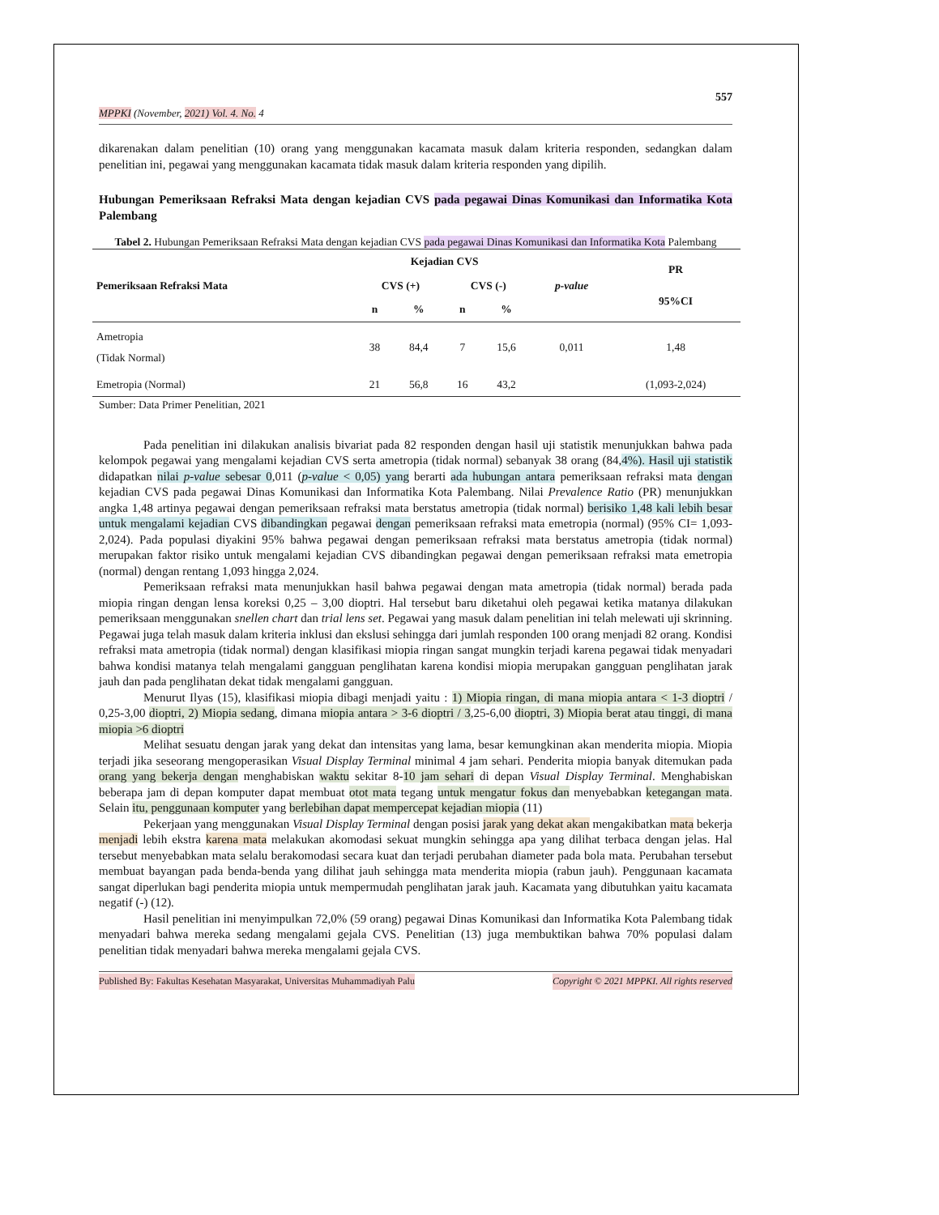557
MPPKI (November, 2021) Vol. 4. No. 4
dikarenakan dalam penelitian (10) orang yang menggunakan kacamata masuk dalam kriteria responden, sedangkan dalam penelitian ini, pegawai yang menggunakan kacamata tidak masuk dalam kriteria responden yang dipilih.
Hubungan Pemeriksaan Refraksi Mata dengan kejadian CVS pada pegawai Dinas Komunikasi dan Informatika Kota Palembang
Tabel 2. Hubungan Pemeriksaan Refraksi Mata dengan kejadian CVS pada pegawai Dinas Komunikasi dan Informatika Kota Palembang
| Pemeriksaan Refraksi Mata | Kejadian CVS | | | | p-value | PR 95%CI |
| --- | --- | --- | --- | --- | --- | --- |
| | CVS (+) | | CVS (-) | | | |
| | n | % | n | % | | |
| Ametropia (Tidak Normal) | 38 | 84,4 | 7 | 15,6 | 0,011 | 1,48 |
| Emetropia (Normal) | 21 | 56,8 | 16 | 43,2 | | (1,093-2,024) |
Sumber: Data Primer Penelitian, 2021
Pada penelitian ini dilakukan analisis bivariat pada 82 responden dengan hasil uji statistik menunjukkan bahwa pada kelompok pegawai yang mengalami kejadian CVS serta ametropia (tidak normal) sebanyak 38 orang (84,4%). Hasil uji statistik didapatkan nilai p-value sebesar 0,011 (p-value < 0,05) yang berarti ada hubungan antara pemeriksaan refraksi mata dengan kejadian CVS pada pegawai Dinas Komunikasi dan Informatika Kota Palembang. Nilai Prevalence Ratio (PR) menunjukkan angka 1,48 artinya pegawai dengan pemeriksaan refraksi mata berstatus ametropia (tidak normal) berisiko 1,48 kali lebih besar untuk mengalami kejadian CVS dibandingkan pegawai dengan pemeriksaan refraksi mata emetropia (normal) (95% CI= 1,093-2,024). Pada populasi diyakini 95% bahwa pegawai dengan pemeriksaan refraksi mata berstatus ametropia (tidak normal) merupakan faktor risiko untuk mengalami kejadian CVS dibandingkan pegawai dengan pemeriksaan refraksi mata emetropia (normal) dengan rentang 1,093 hingga 2,024.
Pemeriksaan refraksi mata menunjukkan hasil bahwa pegawai dengan mata ametropia (tidak normal) berada pada miopia ringan dengan lensa koreksi 0,25 – 3,00 dioptri. Hal tersebut baru diketahui oleh pegawai ketika matanya dilakukan pemeriksaan menggunakan snellen chart dan trial lens set. Pegawai yang masuk dalam penelitian ini telah melewati uji skrinning. Pegawai juga telah masuk dalam kriteria inklusi dan ekslusi sehingga dari jumlah responden 100 orang menjadi 82 orang. Kondisi refraksi mata ametropia (tidak normal) dengan klasifikasi miopia ringan sangat mungkin terjadi karena pegawai tidak menyadari bahwa kondisi matanya telah mengalami gangguan penglihatan karena kondisi miopia merupakan gangguan penglihatan jarak jauh dan pada penglihatan dekat tidak mengalami gangguan.
Menurut Ilyas (15), klasifikasi miopia dibagi menjadi yaitu : 1) Miopia ringan, di mana miopia antara < 1-3 dioptri / 0,25-3,00 dioptri, 2) Miopia sedang, dimana miopia antara > 3-6 dioptri / 3,25-6,00 dioptri, 3) Miopia berat atau tinggi, di mana miopia >6 dioptri
Melihat sesuatu dengan jarak yang dekat dan intensitas yang lama, besar kemungkinan akan menderita miopia. Miopia terjadi jika seseorang mengoperasikan Visual Display Terminal minimal 4 jam sehari. Penderita miopia banyak ditemukan pada orang yang bekerja dengan menghabiskan waktu sekitar 8-10 jam sehari di depan Visual Display Terminal. Menghabiskan beberapa jam di depan komputer dapat membuat otot mata tegang untuk mengatur fokus dan menyebabkan ketegangan mata. Selain itu, penggunaan komputer yang berlebihan dapat mempercepat kejadian miopia (11)
Pekerjaan yang menggunakan Visual Display Terminal dengan posisi jarak yang dekat akan mengakibatkan mata bekerja menjadi lebih ekstra karena mata melakukan akomodasi sekuat mungkin sehingga apa yang dilihat terbaca dengan jelas. Hal tersebut menyebabkan mata selalu berakomodasi secara kuat dan terjadi perubahan diameter pada bola mata. Perubahan tersebut membuat bayangan pada benda-benda yang dilihat jauh sehingga mata menderita miopia (rabun jauh). Penggunaan kacamata sangat diperlukan bagi penderita miopia untuk mempermudah penglihatan jarak jauh. Kacamata yang dibutuhkan yaitu kacamata negatif (-) (12).
Hasil penelitian ini menyimpulkan 72,0% (59 orang) pegawai Dinas Komunikasi dan Informatika Kota Palembang tidak menyadari bahwa mereka sedang mengalami gejala CVS. Penelitian (13) juga membuktikan bahwa 70% populasi dalam penelitian tidak menyadari bahwa mereka mengalami gejala CVS.
Published By: Fakultas Kesehatan Masyarakat, Universitas Muhammadiyah Palu Copyright © 2021 MPPKI. All rights reserved